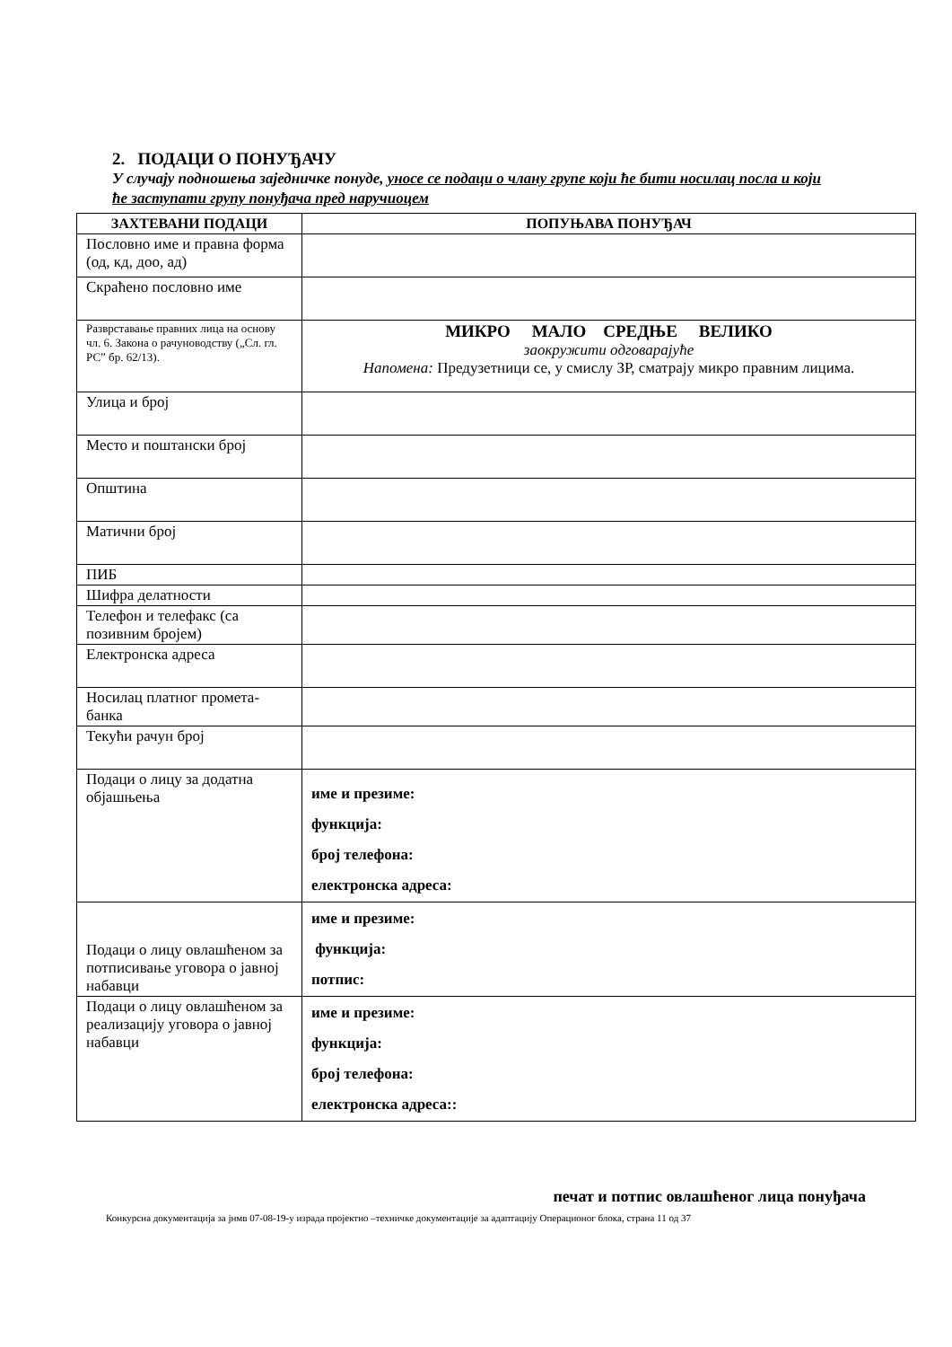2. ПОДАЦИ О ПОНУЂАЧУ
У случају подношења заједничке понуде, уносе се подаци о члану групе који ће бити носилац посла и који ће заступати групу понуђача пред наручиоцем
| ЗАХТЕВАНИ ПОДАЦИ | ПОПУЊАВА ПОНУЂАЧ |
| --- | --- |
| Пословно име и правна форма (од, кд, доо, ад) | |
| Скраћено пословно име | |
| Разврставање правних лица на основу чл. 6. Закона о рачуноводству („Сл. гл. РС” бр. 62/13). | МИКРО МАЛО СРЕДЊЕ ВЕЛИКО заокружити одговарајуће Напомена: Предузетници се, у смислу ЗР, сматрају микро правним лицима. |
| Улица и број | |
| Место и поштански број | |
| Општина | |
| Матични број | |
| ПИБ | |
| Шифра делатности | |
| Телефон и телефакс (са позивним бројем) | |
| Електронска адреса | |
| Носилац платног промета-банка | |
| Текући рачун број | |
| Подаци о лицу за додатна објашњења | име и презиме: функција: број телефона: електронска адреса: |
| Подаци о лицу овлашћеном за потписивање уговора о јавној набавци | име и презиме: функција: потпис: |
| Подаци о лицу овлашћеном за реализацију уговора о јавној набавци | име и презиме: функција: број телефона: електронска адреса:: |
печат и потпис овлашћеног лица понуђача
Конкурсна документација за јнмв 07-08-19-у израда пројектно –техничке документације за адаптацију Операционог блока, страна 11 од 37